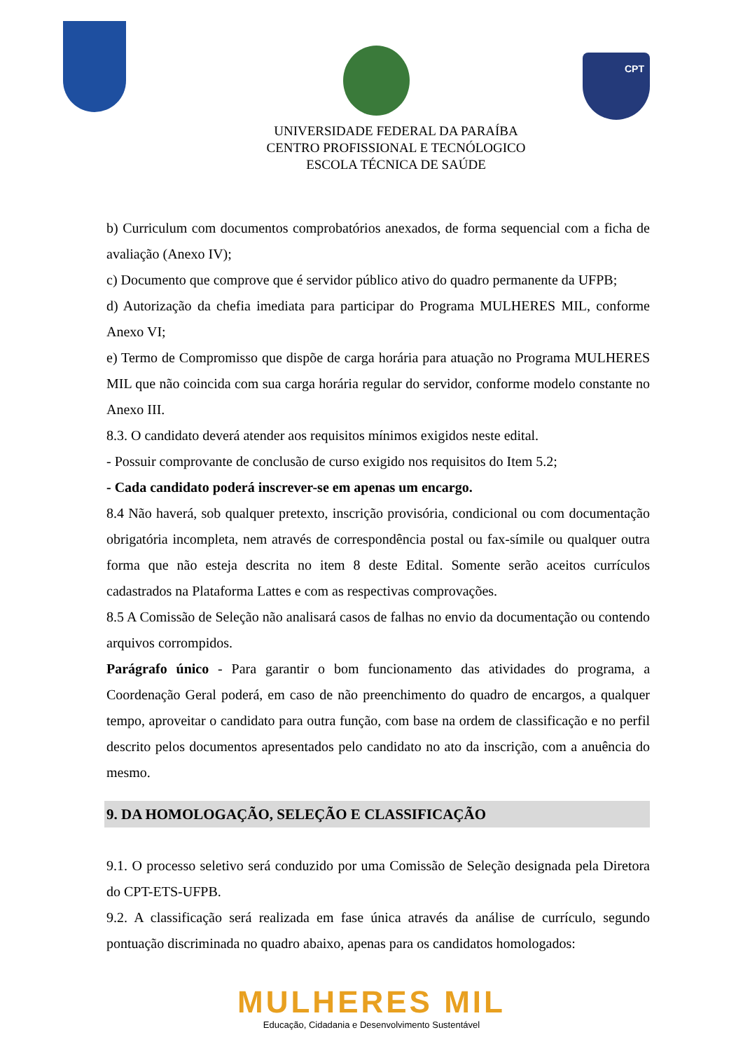CPT
UNIVERSIDADE FEDERAL DA PARAÍBA
CENTRO PROFISSIONAL E TECNÓLOGICO
ESCOLA TÉCNICA DE SAÚDE
b) Curriculum com documentos comprobatórios anexados, de forma sequencial com a ficha de avaliação (Anexo IV);
c) Documento que comprove que é servidor público ativo do quadro permanente da UFPB;
d) Autorização da chefia imediata para participar do Programa MULHERES MIL, conforme Anexo VI;
e) Termo de Compromisso que dispõe de carga horária para atuação no Programa MULHERES MIL que não coincida com sua carga horária regular do servidor, conforme modelo constante no Anexo III.
8.3. O candidato deverá atender aos requisitos mínimos exigidos neste edital.
- Possuir comprovante de conclusão de curso exigido nos requisitos do Item 5.2;
- Cada candidato poderá inscrever-se em apenas um encargo.
8.4 Não haverá, sob qualquer pretexto, inscrição provisória, condicional ou com documentação obrigatória incompleta, nem através de correspondência postal ou fax-símile ou qualquer outra forma que não esteja descrita no item 8 deste Edital. Somente serão aceitos currículos cadastrados na Plataforma Lattes e com as respectivas comprovações.
8.5 A Comissão de Seleção não analisará casos de falhas no envio da documentação ou contendo arquivos corrompidos.
Parágrafo único - Para garantir o bom funcionamento das atividades do programa, a Coordenação Geral poderá, em caso de não preenchimento do quadro de encargos, a qualquer tempo, aproveitar o candidato para outra função, com base na ordem de classificação e no perfil descrito pelos documentos apresentados pelo candidato no ato da inscrição, com a anuência do mesmo.
9. DA HOMOLOGAÇÃO, SELEÇÃO E CLASSIFICAÇÃO
9.1. O processo seletivo será conduzido por uma Comissão de Seleção designada pela Diretora do CPT-ETS-UFPB.
9.2. A classificação será realizada em fase única através da análise de currículo, segundo pontuação discriminada no quadro abaixo, apenas para os candidatos homologados:
MULHERES MIL
Educação, Cidadania e Desenvolvimento Sustentável